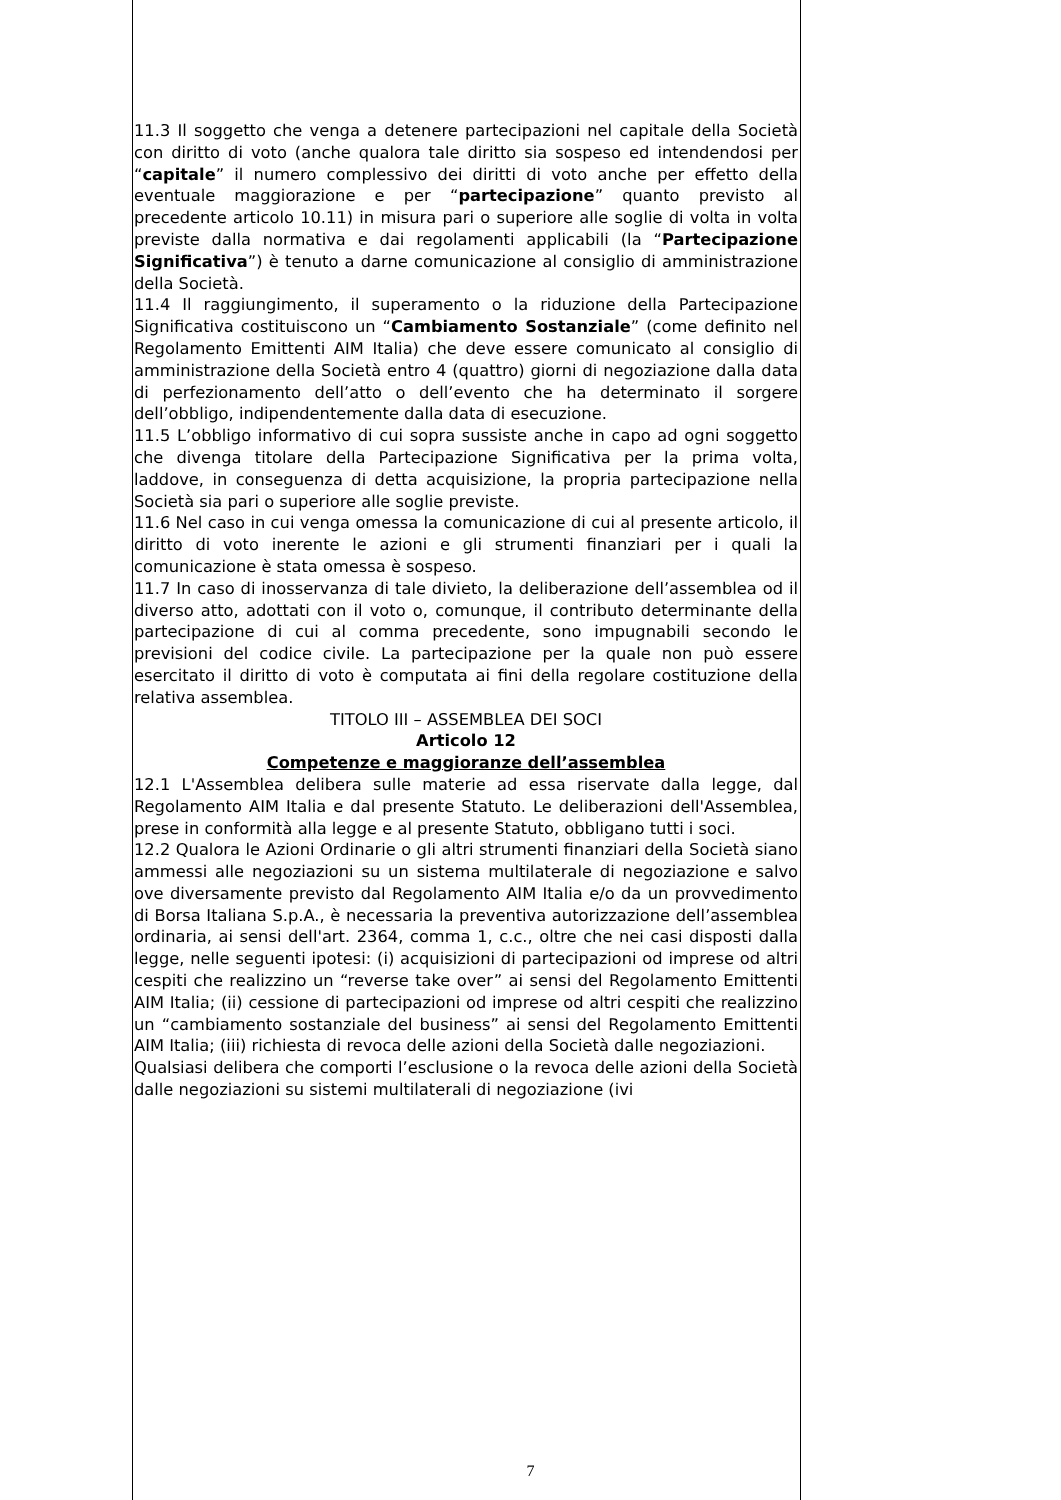11.3 Il soggetto che venga a detenere partecipazioni nel capitale della Società con diritto di voto (anche qualora tale diritto sia sospeso ed intendendosi per “capitale” il numero complessivo dei diritti di voto anche per effetto della eventuale maggiorazione e per “partecipazione” quanto previsto al precedente articolo 10.11) in misura pari o superiore alle soglie di volta in volta previste dalla normativa e dai regolamenti applicabili (la “Partecipazione Significativa”) è tenuto a darne comunicazione al consiglio di amministrazione della Società.
11.4 Il raggiungimento, il superamento o la riduzione della Partecipazione Significativa costituiscono un “Cambiamento Sostanziale” (come definito nel Regolamento Emittenti AIM Italia) che deve essere comunicato al consiglio di amministrazione della Società entro 4 (quattro) giorni di negoziazione dalla data di perfezionamento dell’atto o dell’evento che ha determinato il sorgere dell’obbligo, indipendentemente dalla data di esecuzione.
11.5 L’obbligo informativo di cui sopra sussiste anche in capo ad ogni soggetto che divenga titolare della Partecipazione Significativa per la prima volta, laddove, in conseguenza di detta acquisizione, la propria partecipazione nella Società sia pari o superiore alle soglie previste.
11.6 Nel caso in cui venga omessa la comunicazione di cui al presente articolo, il diritto di voto inerente le azioni e gli strumenti finanziari per i quali la comunicazione è stata omessa è sospeso.
11.7 In caso di inosservanza di tale divieto, la deliberazione dell’assemblea od il diverso atto, adottati con il voto o, comunque, il contributo determinante della partecipazione di cui al comma precedente, sono impugnabili secondo le previsioni del codice civile. La partecipazione per la quale non può essere esercitato il diritto di voto è computata ai fini della regolare costituzione della relativa assemblea.
TITOLO III – ASSEMBLEA DEI SOCI
Articolo 12
Competenze e maggioranze dell’assemblea
12.1 L'Assemblea delibera sulle materie ad essa riservate dalla legge, dal Regolamento AIM Italia e dal presente Statuto. Le deliberazioni dell'Assemblea, prese in conformità alla legge e al presente Statuto, obbligano tutti i soci.
12.2 Qualora le Azioni Ordinarie o gli altri strumenti finanziari della Società siano ammessi alle negoziazioni su un sistema multilaterale di negoziazione e salvo ove diversamente previsto dal Regolamento AIM Italia e/o da un provvedimento di Borsa Italiana S.p.A., è necessaria la preventiva autorizzazione dell’assemblea ordinaria, ai sensi dell'art. 2364, comma 1, c.c., oltre che nei casi disposti dalla legge, nelle seguenti ipotesi: (i) acquisizioni di partecipazioni od imprese od altri cespiti che realizzino un “reverse take over” ai sensi del Regolamento Emittenti AIM Italia; (ii) cessione di partecipazioni od imprese od altri cespiti che realizzino un “cambiamento sostanziale del business” ai sensi del Regolamento Emittenti AIM Italia; (iii) richiesta di revoca delle azioni della Società dalle negoziazioni.
Qualsiasi delibera che comporti l’esclusione o la revoca delle azioni della Società dalle negoziazioni su sistemi multilaterali di negoziazione (ivi
7